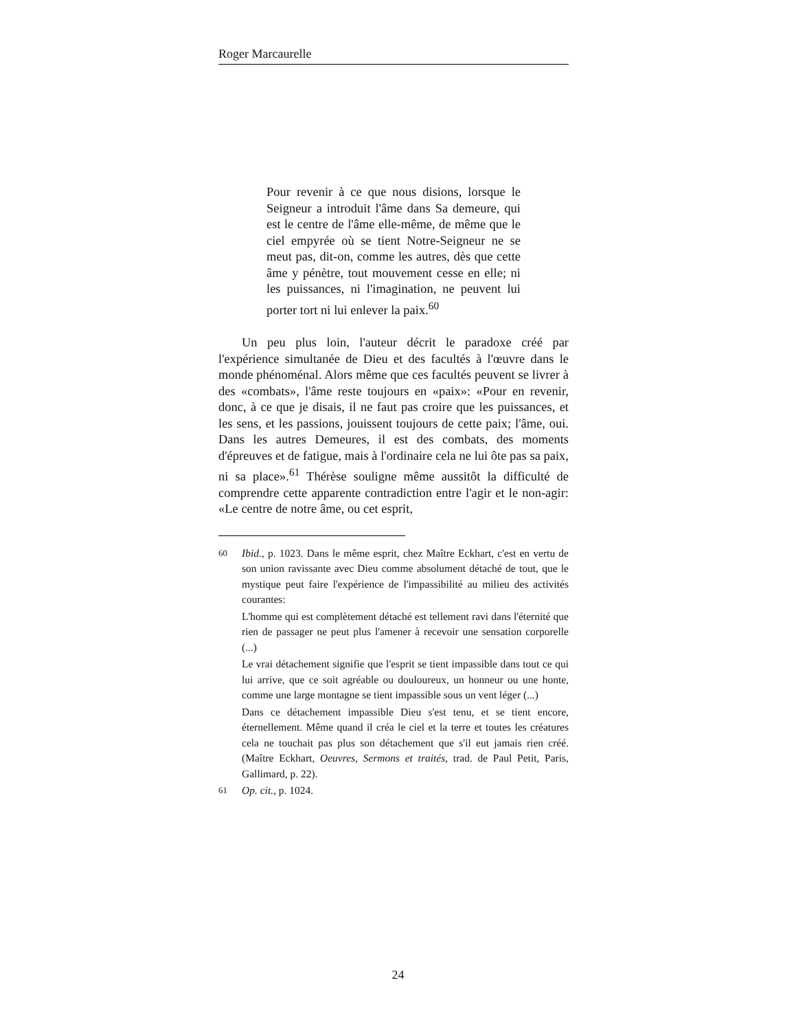Roger Marcaurelle
Pour revenir à ce que nous disions, lorsque le Seigneur a introduit l'âme dans Sa demeure, qui est le centre de l'âme elle-même, de même que le ciel empyrée où se tient Notre-Seigneur ne se meut pas, dit-on, comme les autres, dès que cette âme y pénètre, tout mouvement cesse en elle; ni les puissances, ni l'imagination, ne peuvent lui porter tort ni lui enlever la paix.<sup>60</sup>
Un peu plus loin, l'auteur décrit le paradoxe créé par l'expérience simultanée de Dieu et des facultés à l'œuvre dans le monde phénoménal. Alors même que ces facultés peuvent se livrer à des «combats», l'âme reste toujours en «paix»: «Pour en revenir, donc, à ce que je disais, il ne faut pas croire que les puissances, et les sens, et les passions, jouissent toujours de cette paix; l'âme, oui. Dans les autres Demeures, il est des combats, des moments d'épreuves et de fatigue, mais à l'ordinaire cela ne lui ôte pas sa paix, ni sa place».<sup>61</sup> Thérèse souligne même aussitôt la difficulté de comprendre cette apparente contradiction entre l'agir et le non-agir: «Le centre de notre âme, ou cet esprit,
<sup>60</sup> Ibid., p. 1023. Dans le même esprit, chez Maître Eckhart, c'est en vertu de son union ravissante avec Dieu comme absolument détaché de tout, que le mystique peut faire l'expérience de l'impassibilité au milieu des activités courantes:
L'homme qui est complètement détaché est tellement ravi dans l'éternité que rien de passager ne peut plus l'amener à recevoir une sensation corporelle (...)
Le vrai détachement signifie que l'esprit se tient impassible dans tout ce qui lui arrive, que ce soit agréable ou douloureux, un honneur ou une honte, comme une large montagne se tient impassible sous un vent léger (...)
Dans ce détachement impassible Dieu s'est tenu, et se tient encore, éternellement. Même quand il créa le ciel et la terre et toutes les créatures cela ne touchait pas plus son détachement que s'il eut jamais rien créé. (Maître Eckhart, Oeuvres, Sermons et traités, trad. de Paul Petit, Paris, Gallimard, p. 22).
<sup>61</sup> Op. cit., p. 1024.
24